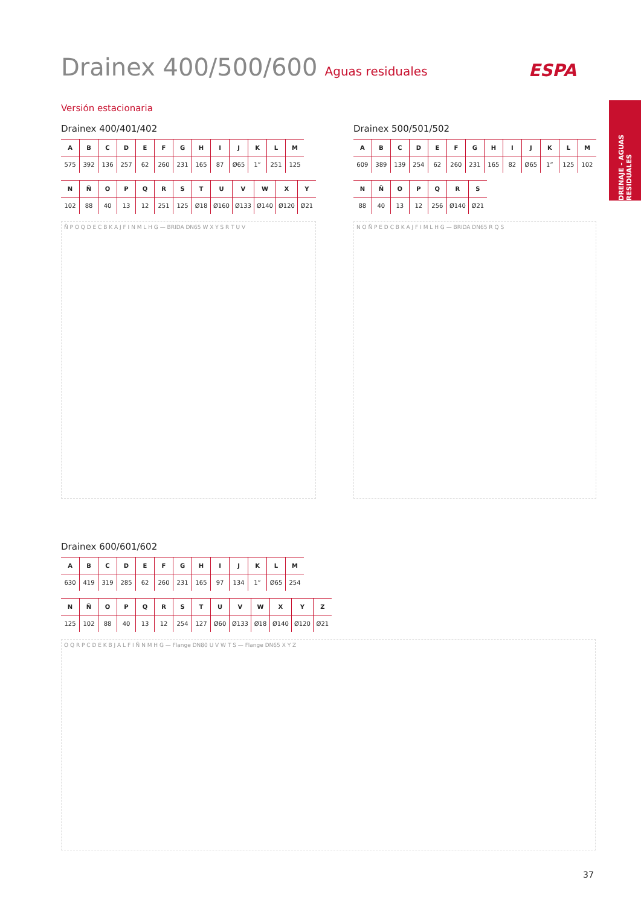ESPA
DRENAJE - AGUAS RESIDUALES
Drainex 400/500/600 Aguas residuales
Versión estacionaria
Drainex 400/401/402
| A | B | C | D | E | F | G | H | I | J | K | L | M |
| --- | --- | --- | --- | --- | --- | --- | --- | --- | --- | --- | --- | --- |
| 575 | 392 | 136 | 257 | 62 | 260 | 231 | 165 | 87 | Ø65 | 1” | 251 | 125 |
| N | Ñ | O | P | Q | R | S | T | U | V | W | X | Y |
| --- | --- | --- | --- | --- | --- | --- | --- | --- | --- | --- | --- | --- |
| 102 | 88 | 40 | 13 | 12 | 251 | 125 | Ø18 | Ø160 | Ø133 | Ø140 | Ø120 | Ø21 |
Ñ P O Q D E C B K A J F I N M L H G — BRIDA DN65 W X Y S R T U V
Drainex 500/501/502
| A | B | C | D | E | F | G | H | I | J | K | L | M |
| --- | --- | --- | --- | --- | --- | --- | --- | --- | --- | --- | --- | --- |
| 609 | 389 | 139 | 254 | 62 | 260 | 231 | 165 | 82 | Ø65 | 1” | 125 | 102 |
| N | Ñ | O | P | Q | R | S |
| --- | --- | --- | --- | --- | --- | --- |
| 88 | 40 | 13 | 12 | 256 | Ø140 | Ø21 |
N O Ñ P E D C B K A J F I M L H G — BRIDA DN65 R Q S
Drainex 600/601/602
| A | B | C | D | E | F | G | H | I | J | K | L | M |
| --- | --- | --- | --- | --- | --- | --- | --- | --- | --- | --- | --- | --- |
| 630 | 419 | 319 | 285 | 62 | 260 | 231 | 165 | 97 | 134 | 1” | Ø65 | 254 |
| N | Ñ | O | P | Q | R | S | T | U | V | W | X | Y | Z |
| --- | --- | --- | --- | --- | --- | --- | --- | --- | --- | --- | --- | --- | --- |
| 125 | 102 | 88 | 40 | 13 | 12 | 254 | 127 | Ø60 | Ø133 | Ø18 | Ø140 | Ø120 | Ø21 |
O Q R P C D E K B J A L F I Ñ N M H G — Flange DN80 U V W T S — Flange DN65 X Y Z
37